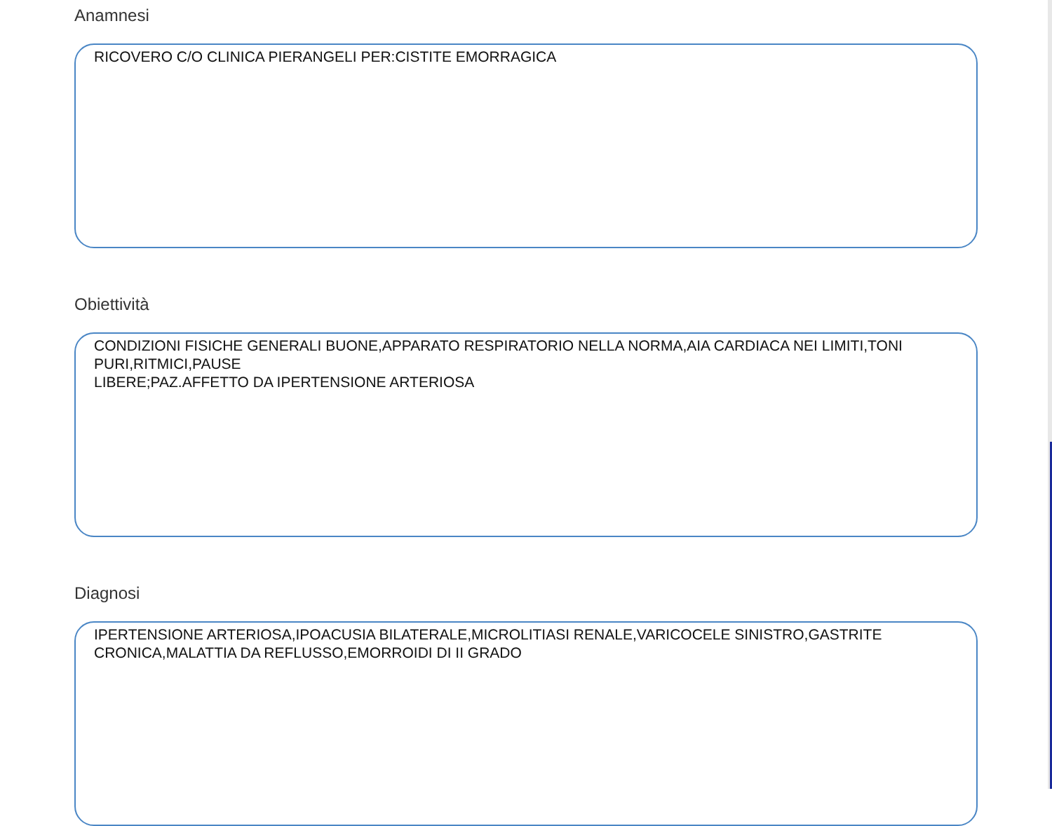Anamnesi
RICOVERO C/O CLINICA PIERANGELI PER:CISTITE EMORRAGICA
Obiettività
CONDIZIONI FISICHE GENERALI BUONE,APPARATO RESPIRATORIO NELLA NORMA,AIA CARDIACA NEI LIMITI,TONI
PURI,RITMICI,PAUSE
LIBERE;PAZ.AFFETTO DA IPERTENSIONE ARTERIOSA
Diagnosi
IPERTENSIONE ARTERIOSA,IPOACUSIA BILATERALE,MICROLITIASI RENALE,VARICOCELE SINISTRO,GASTRITE
CRONICA,MALATTIA DA REFLUSSO,EMORROIDI DI II GRADO